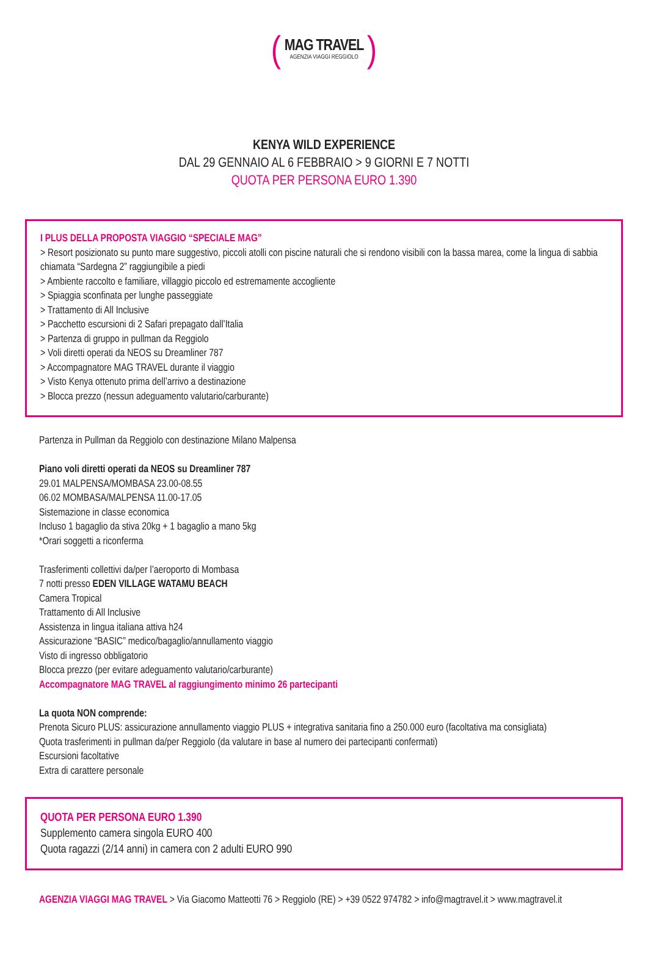(
MAG TRAVEL
AGENZIA VIAGGI REGGIOLO
)
KENYA WILD EXPERIENCE
DAL 29 GENNAIO AL 6 FEBBRAIO > 9 GIORNI E 7 NOTTI
QUOTA PER PERSONA EURO 1.390
I PLUS DELLA PROPOSTA VIAGGIO “SPECIALE MAG”
> Resort posizionato su punto mare suggestivo, piccoli atolli con piscine naturali che si rendono visibili con la bassa marea, come la lingua di sabbia chiamata “Sardegna 2” raggiungibile a piedi
> Ambiente raccolto e familiare, villaggio piccolo ed estremamente accogliente
> Spiaggia sconfinata per lunghe passeggiate
> Trattamento di All Inclusive
> Pacchetto escursioni di 2 Safari prepagato dall’Italia
> Partenza di gruppo in pullman da Reggiolo
> Voli diretti operati da NEOS su Dreamliner 787
> Accompagnatore MAG TRAVEL durante il viaggio
> Visto Kenya ottenuto prima dell’arrivo a destinazione
> Blocca prezzo (nessun adeguamento valutario/carburante)
Partenza in Pullman da Reggiolo con destinazione Milano Malpensa
Piano voli diretti operati da NEOS su Dreamliner 787
29.01 MALPENSA/MOMBASA 23.00-08.55
06.02 MOMBASA/MALPENSA 11.00-17.05
Sistemazione in classe economica
Incluso 1 bagaglio da stiva 20kg + 1 bagaglio a mano 5kg
*Orari soggetti a riconferma
Trasferimenti collettivi da/per l’aeroporto di Mombasa
7 notti presso EDEN VILLAGE WATAMU BEACH
Camera Tropical
Trattamento di All Inclusive
Assistenza in lingua italiana attiva h24
Assicurazione “BASIC” medico/bagaglio/annullamento viaggio
Visto di ingresso obbligatorio
Blocca prezzo (per evitare adeguamento valutario/carburante)
Accompagnatore MAG TRAVEL al raggiungimento minimo 26 partecipanti
La quota NON comprende:
Prenota Sicuro PLUS: assicurazione annullamento viaggio PLUS + integrativa sanitaria fino a 250.000 euro (facoltativa ma consigliata)
Quota trasferimenti in pullman da/per Reggiolo (da valutare in base al numero dei partecipanti confermati)
Escursioni facoltative
Extra di carattere personale
QUOTA PER PERSONA EURO 1.390
Supplemento camera singola EURO 400
Quota ragazzi (2/14 anni) in camera con 2 adulti EURO 990
AGENZIA VIAGGI MAG TRAVEL > Via Giacomo Matteotti 76 > Reggiolo (RE) > +39 0522 974782 > info@magtravel.it > www.magtravel.it